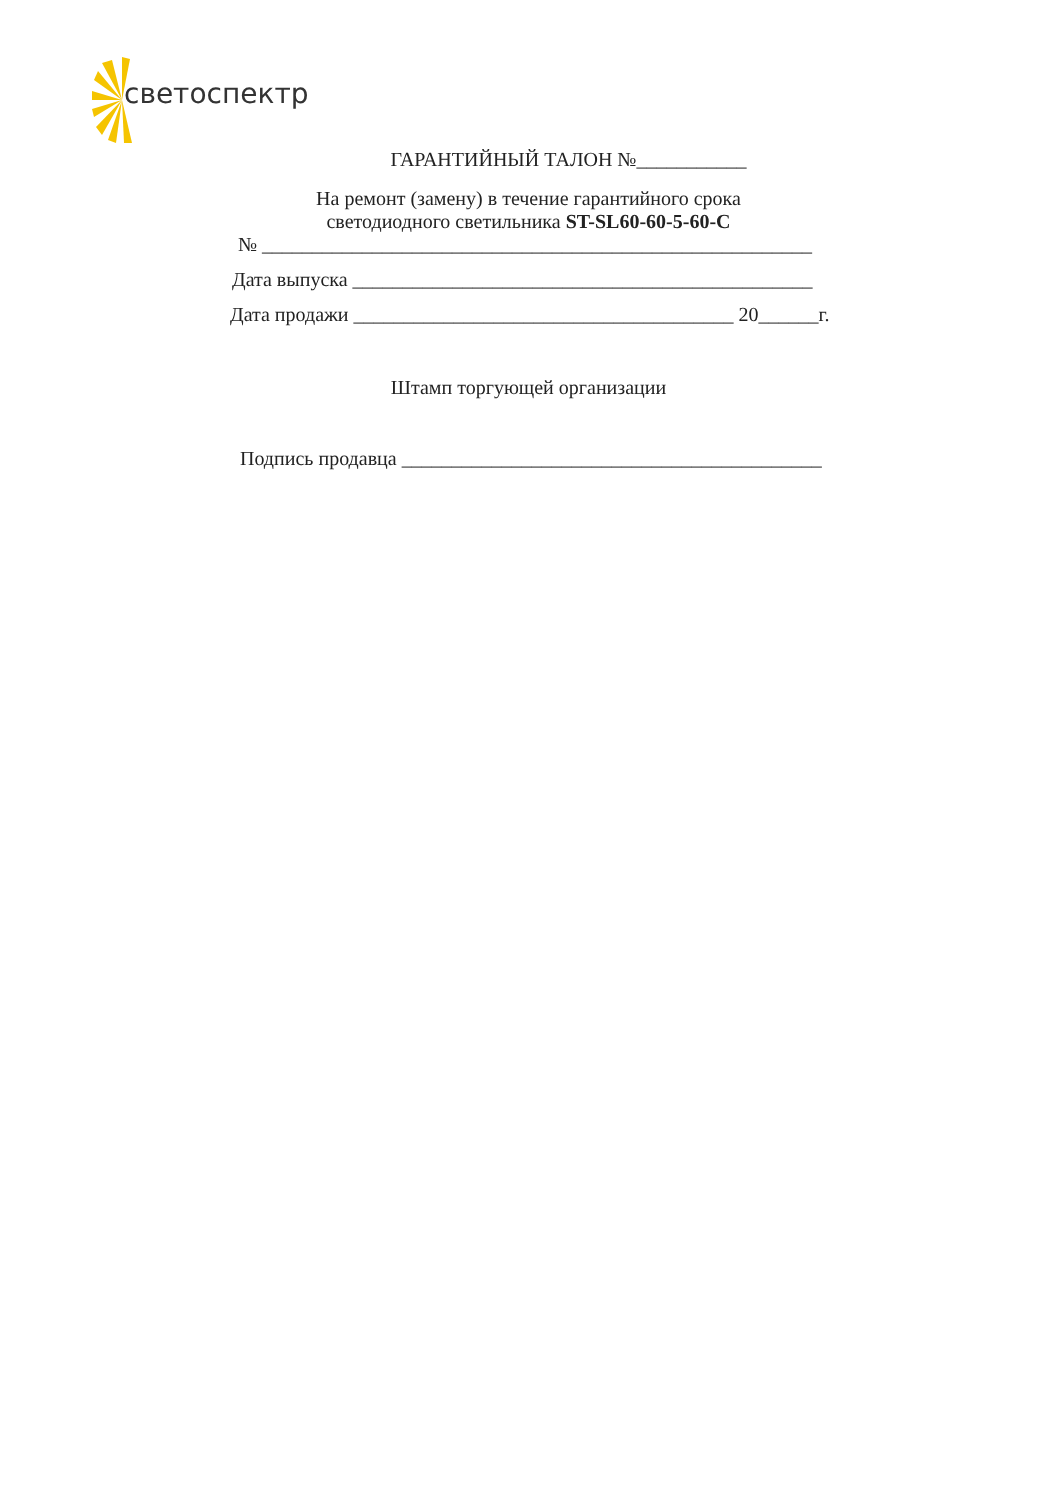светоспектр
ГАРАНТИЙНЫЙ ТАЛОН №___________
На ремонт (замену) в течение гарантийного срока
светодиодного светильника ST-SL60-60-5-60-C
№ _______________________________________________________
Дата выпуска ______________________________________________
Дата продажи ______________________________________ 20______г.
Штамп торгующей организации
Подпись продавца __________________________________________